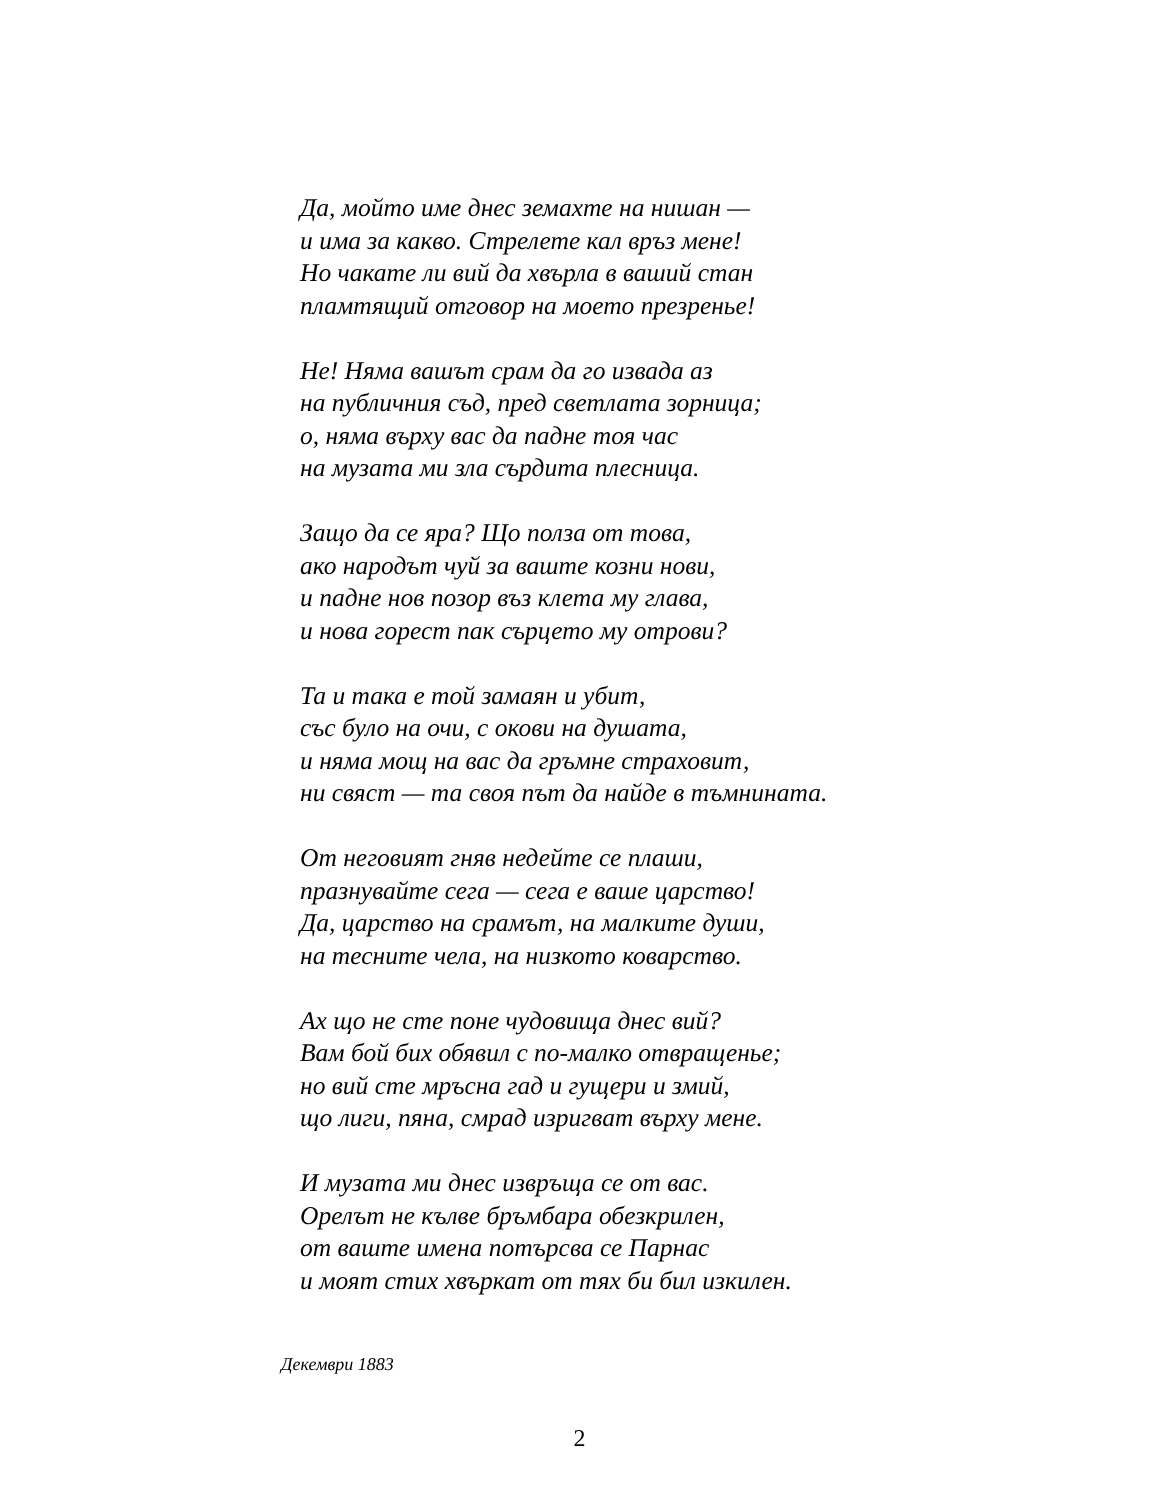Да, мойто име днес земахте на нишан —
и има за какво. Стрелете кал връз мене!
Но чакате ли вий да хвърла в ваший стан
пламтящий отговор на моето презренье!
Не! Няма вашът срам да го извада аз
на публичния съд, пред светлата зорница;
о, няма върху вас да падне тоя час
на музата ми зла сърдита плесница.
Защо да се яра? Що полза от това,
ако народът чуй за ваште козни нови,
и падне нов позор въз клета му глава,
и нова горест пак сърцето му отрови?
Та и така е той замаян и убит,
със було на очи, с окови на душата,
и няма мощ на вас да гръмне страховит,
ни свяст — та своя път да найде в тъмнината.
От неговият гняв недейте се плаши,
празнувайте сега — сега е ваше царство!
Да, царство на срамът, на малките души,
на тесните чела, на низкото коварство.
Ах що не сте поне чудовища днес вий?
Вам бой бих обявил с по-малко отвращенье;
но вий сте мръсна гад и гущери и змий,
що лиги, пяна, смрад изригват върху мене.
И музата ми днес извръща се от вас.
Орелът не кълве бръмбара обезкрилен,
от ваште имена потърсва се Парнас
и моят стих хвъркат от тях би бил изкилен.
Декември 1883
2